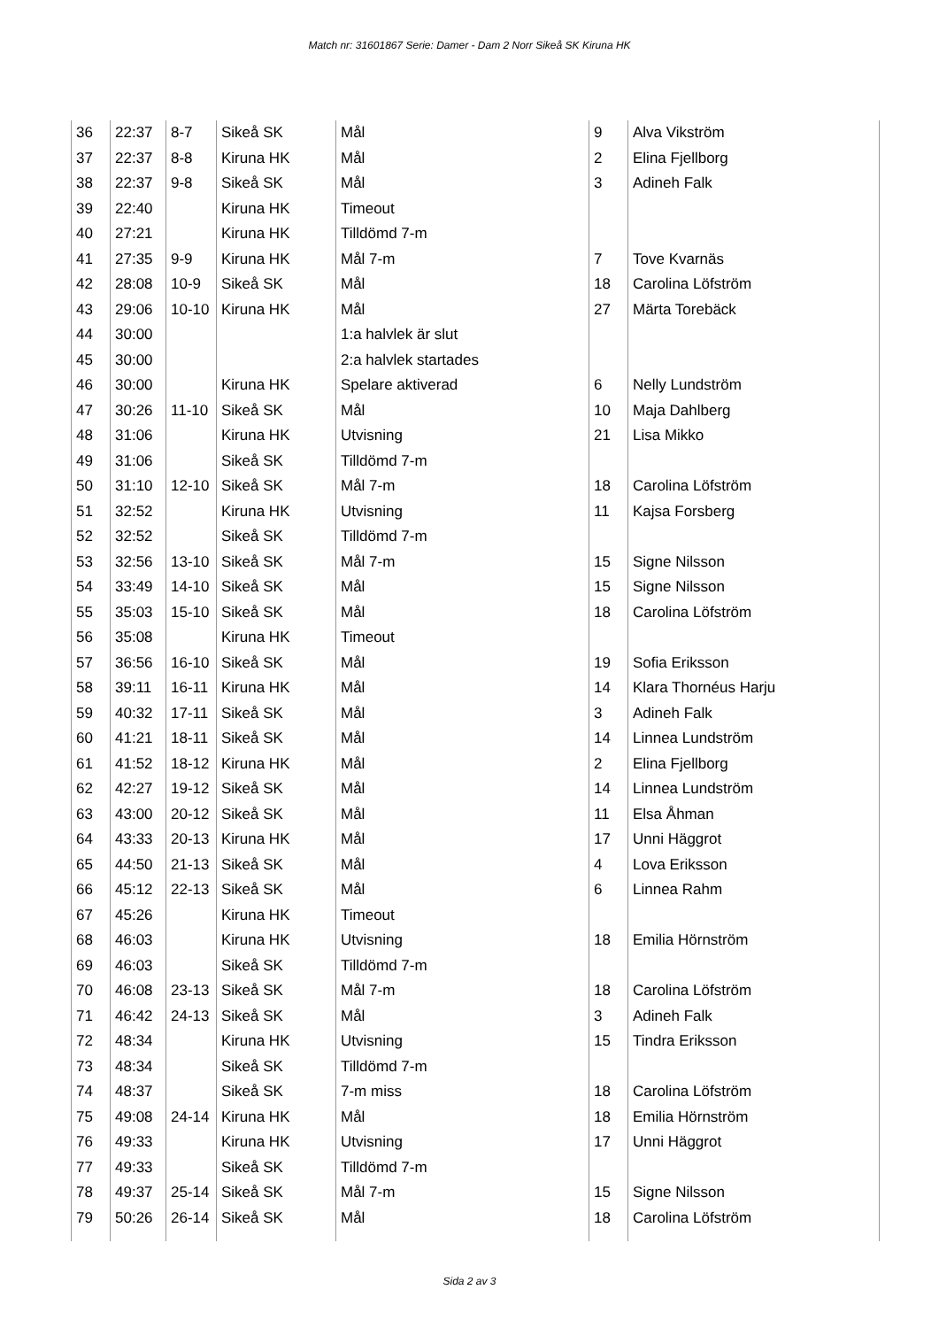Match nr: 31601867 Serie: Damer - Dam 2 Norr Sikeå SK Kiruna HK
| 36 | 22:37 | 8-7 | Sikeå SK | Mål | 9 | Alva Vikström |
| 37 | 22:37 | 8-8 | Kiruna HK | Mål | 2 | Elina Fjellborg |
| 38 | 22:37 | 9-8 | Sikeå SK | Mål | 3 | Adineh Falk |
| 39 | 22:40 | | Kiruna HK | Timeout | | |
| 40 | 27:21 | | Kiruna HK | Tilldömd 7-m | | |
| 41 | 27:35 | 9-9 | Kiruna HK | Mål 7-m | 7 | Tove Kvarnäs |
| 42 | 28:08 | 10-9 | Sikeå SK | Mål | 18 | Carolina Löfström |
| 43 | 29:06 | 10-10 | Kiruna HK | Mål | 27 | Märta Torebäck |
| 44 | 30:00 | | | 1:a halvlek är slut | | |
| 45 | 30:00 | | | 2:a halvlek startades | | |
| 46 | 30:00 | | Kiruna HK | Spelare aktiverad | 6 | Nelly Lundström |
| 47 | 30:26 | 11-10 | Sikeå SK | Mål | 10 | Maja Dahlberg |
| 48 | 31:06 | | Kiruna HK | Utvisning | 21 | Lisa Mikko |
| 49 | 31:06 | | Sikeå SK | Tilldömd 7-m | | |
| 50 | 31:10 | 12-10 | Sikeå SK | Mål 7-m | 18 | Carolina Löfström |
| 51 | 32:52 | | Kiruna HK | Utvisning | 11 | Kajsa Forsberg |
| 52 | 32:52 | | Sikeå SK | Tilldömd 7-m | | |
| 53 | 32:56 | 13-10 | Sikeå SK | Mål 7-m | 15 | Signe Nilsson |
| 54 | 33:49 | 14-10 | Sikeå SK | Mål | 15 | Signe Nilsson |
| 55 | 35:03 | 15-10 | Sikeå SK | Mål | 18 | Carolina Löfström |
| 56 | 35:08 | | Kiruna HK | Timeout | | |
| 57 | 36:56 | 16-10 | Sikeå SK | Mål | 19 | Sofia Eriksson |
| 58 | 39:11 | 16-11 | Kiruna HK | Mål | 14 | Klara Thornéus Harju |
| 59 | 40:32 | 17-11 | Sikeå SK | Mål | 3 | Adineh Falk |
| 60 | 41:21 | 18-11 | Sikeå SK | Mål | 14 | Linnea Lundström |
| 61 | 41:52 | 18-12 | Kiruna HK | Mål | 2 | Elina Fjellborg |
| 62 | 42:27 | 19-12 | Sikeå SK | Mål | 14 | Linnea Lundström |
| 63 | 43:00 | 20-12 | Sikeå SK | Mål | 11 | Elsa Åhman |
| 64 | 43:33 | 20-13 | Kiruna HK | Mål | 17 | Unni Häggrot |
| 65 | 44:50 | 21-13 | Sikeå SK | Mål | 4 | Lova Eriksson |
| 66 | 45:12 | 22-13 | Sikeå SK | Mål | 6 | Linnea Rahm |
| 67 | 45:26 | | Kiruna HK | Timeout | | |
| 68 | 46:03 | | Kiruna HK | Utvisning | 18 | Emilia Hörnström |
| 69 | 46:03 | | Sikeå SK | Tilldömd 7-m | | |
| 70 | 46:08 | 23-13 | Sikeå SK | Mål 7-m | 18 | Carolina Löfström |
| 71 | 46:42 | 24-13 | Sikeå SK | Mål | 3 | Adineh Falk |
| 72 | 48:34 | | Kiruna HK | Utvisning | 15 | Tindra Eriksson |
| 73 | 48:34 | | Sikeå SK | Tilldömd 7-m | | |
| 74 | 48:37 | | Sikeå SK | 7-m miss | 18 | Carolina Löfström |
| 75 | 49:08 | 24-14 | Kiruna HK | Mål | 18 | Emilia Hörnström |
| 76 | 49:33 | | Kiruna HK | Utvisning | 17 | Unni Häggrot |
| 77 | 49:33 | | Sikeå SK | Tilldömd 7-m | | |
| 78 | 49:37 | 25-14 | Sikeå SK | Mål 7-m | 15 | Signe Nilsson |
| 79 | 50:26 | 26-14 | Sikeå SK | Mål | 18 | Carolina Löfström |
Sida 2 av 3